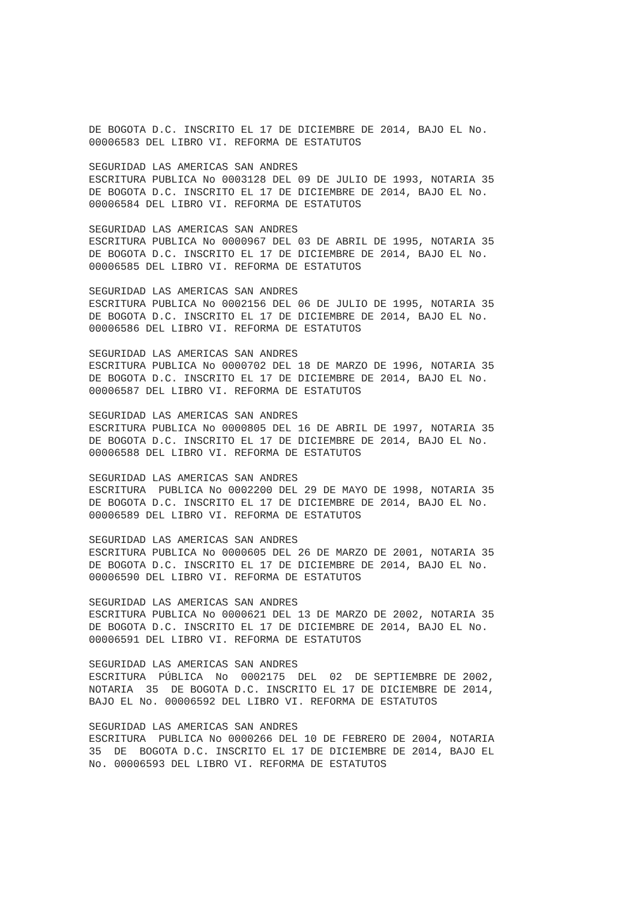DE BOGOTA D.C. INSCRITO EL 17 DE DICIEMBRE DE 2014, BAJO EL No.
00006583 DEL LIBRO VI. REFORMA DE ESTATUTOS

SEGURIDAD LAS AMERICAS SAN ANDRES
ESCRITURA PUBLICA No 0003128 DEL 09 DE JULIO DE 1993, NOTARIA 35
DE BOGOTA D.C. INSCRITO EL 17 DE DICIEMBRE DE 2014, BAJO EL No.
00006584 DEL LIBRO VI. REFORMA DE ESTATUTOS

SEGURIDAD LAS AMERICAS SAN ANDRES
ESCRITURA PUBLICA No 0000967 DEL 03 DE ABRIL DE 1995, NOTARIA 35
DE BOGOTA D.C. INSCRITO EL 17 DE DICIEMBRE DE 2014, BAJO EL No.
00006585 DEL LIBRO VI. REFORMA DE ESTATUTOS

SEGURIDAD LAS AMERICAS SAN ANDRES
ESCRITURA PUBLICA No 0002156 DEL 06 DE JULIO DE 1995, NOTARIA 35
DE BOGOTA D.C. INSCRITO EL 17 DE DICIEMBRE DE 2014, BAJO EL No.
00006586 DEL LIBRO VI. REFORMA DE ESTATUTOS

SEGURIDAD LAS AMERICAS SAN ANDRES
ESCRITURA PUBLICA No 0000702 DEL 18 DE MARZO DE 1996, NOTARIA 35
DE BOGOTA D.C. INSCRITO EL 17 DE DICIEMBRE DE 2014, BAJO EL No.
00006587 DEL LIBRO VI. REFORMA DE ESTATUTOS

SEGURIDAD LAS AMERICAS SAN ANDRES
ESCRITURA PUBLICA No 0000805 DEL 16 DE ABRIL DE 1997, NOTARIA 35
DE BOGOTA D.C. INSCRITO EL 17 DE DICIEMBRE DE 2014, BAJO EL No.
00006588 DEL LIBRO VI. REFORMA DE ESTATUTOS

SEGURIDAD LAS AMERICAS SAN ANDRES
ESCRITURA  PUBLICA No 0002200 DEL 29 DE MAYO DE 1998, NOTARIA 35
DE BOGOTA D.C. INSCRITO EL 17 DE DICIEMBRE DE 2014, BAJO EL No.
00006589 DEL LIBRO VI. REFORMA DE ESTATUTOS

SEGURIDAD LAS AMERICAS SAN ANDRES
ESCRITURA PUBLICA No 0000605 DEL 26 DE MARZO DE 2001, NOTARIA 35
DE BOGOTA D.C. INSCRITO EL 17 DE DICIEMBRE DE 2014, BAJO EL No.
00006590 DEL LIBRO VI. REFORMA DE ESTATUTOS

SEGURIDAD LAS AMERICAS SAN ANDRES
ESCRITURA PUBLICA No 0000621 DEL 13 DE MARZO DE 2002, NOTARIA 35
DE BOGOTA D.C. INSCRITO EL 17 DE DICIEMBRE DE 2014, BAJO EL No.
00006591 DEL LIBRO VI. REFORMA DE ESTATUTOS

SEGURIDAD LAS AMERICAS SAN ANDRES
ESCRITURA  PÚBLICA  No  0002175  DEL  02  DE SEPTIEMBRE DE 2002,
NOTARIA  35  DE BOGOTA D.C. INSCRITO EL 17 DE DICIEMBRE DE 2014,
BAJO EL No. 00006592 DEL LIBRO VI. REFORMA DE ESTATUTOS

SEGURIDAD LAS AMERICAS SAN ANDRES
ESCRITURA  PUBLICA No 0000266 DEL 10 DE FEBRERO DE 2004, NOTARIA
35  DE  BOGOTA D.C. INSCRITO EL 17 DE DICIEMBRE DE 2014, BAJO EL
No. 00006593 DEL LIBRO VI. REFORMA DE ESTATUTOS